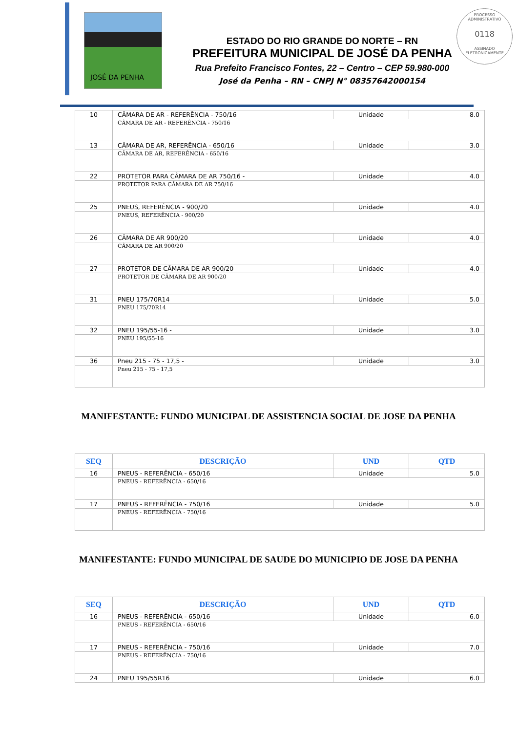PROCESSO ADMINISTRATIVO
0118
ASSINADO ELETRONICAMENTE
JOSÉ DA PENHA
ESTADO DO RIO GRANDE DO NORTE – RN
PREFEITURA MUNICIPAL DE JOSÉ DA PENHA
Rua Prefeito Francisco Fontes, 22 – Centro – CEP 59.980-000
José da Penha – RN – CNPJ N° 08357642000154
| 10 | CÂMARA DE AR - REFERÊNCIA - 750/16 | Unidade | 8.0 |
| | CÂMARA DE AR - REFERÊNCIA - 750/16 | | |
| 13 | CÂMARA DE AR, REFERÊNCIA - 650/16 | Unidade | 3.0 |
| | CÂMARA DE AR, REFERÊNCIA - 650/16 | | |
| 22 | PROTETOR PARA CÂMARA DE AR 750/16 - | Unidade | 4.0 |
| | PROTETOR PARA CÂMARA DE AR 750/16 | | |
| 25 | PNEUS, REFERÊNCIA - 900/20 | Unidade | 4.0 |
| | PNEUS, REFERÊNCIA - 900/20 | | |
| 26 | CÂMARA DE AR 900/20 | Unidade | 4.0 |
| | CÂMARA DE AR 900/20 | | |
| 27 | PROTETOR DE CÂMARA DE AR 900/20 | Unidade | 4.0 |
| | PROTETOR DE CÂMARA DE AR 900/20 | | |
| 31 | PNEU 175/70R14 | Unidade | 5.0 |
| | PNEU 175/70R14 | | |
| 32 | PNEU 195/55-16 - | Unidade | 3.0 |
| | PNEU 195/55-16 | | |
| 36 | Pneu 215 - 75 - 17,5 - | Unidade | 3.0 |
| | Pneu 215 - 75 - 17,5 | | |
MANIFESTANTE: FUNDO MUNICIPAL DE ASSISTENCIA SOCIAL DE JOSE DA PENHA
| SEQ | DESCRIÇÃO | UND | QTD |
| --- | --- | --- | --- |
| 16 | PNEUS - REFERÊNCIA - 650/16 | Unidade | 5.0 |
| | PNEUS - REFERÊNCIA - 650/16 | | |
| 17 | PNEUS - REFERÊNCIA - 750/16 | Unidade | 5.0 |
| | PNEUS - REFERÊNCIA - 750/16 | | |
MANIFESTANTE: FUNDO MUNICIPAL DE SAUDE DO MUNICIPIO DE JOSE DA PENHA
| SEQ | DESCRIÇÃO | UND | QTD |
| --- | --- | --- | --- |
| 16 | PNEUS - REFERÊNCIA - 650/16 | Unidade | 6.0 |
| | PNEUS - REFERÊNCIA - 650/16 | | |
| 17 | PNEUS - REFERÊNCIA - 750/16 | Unidade | 7.0 |
| | PNEUS - REFERÊNCIA - 750/16 | | |
| 24 | PNEU 195/55R16 | Unidade | 6.0 |